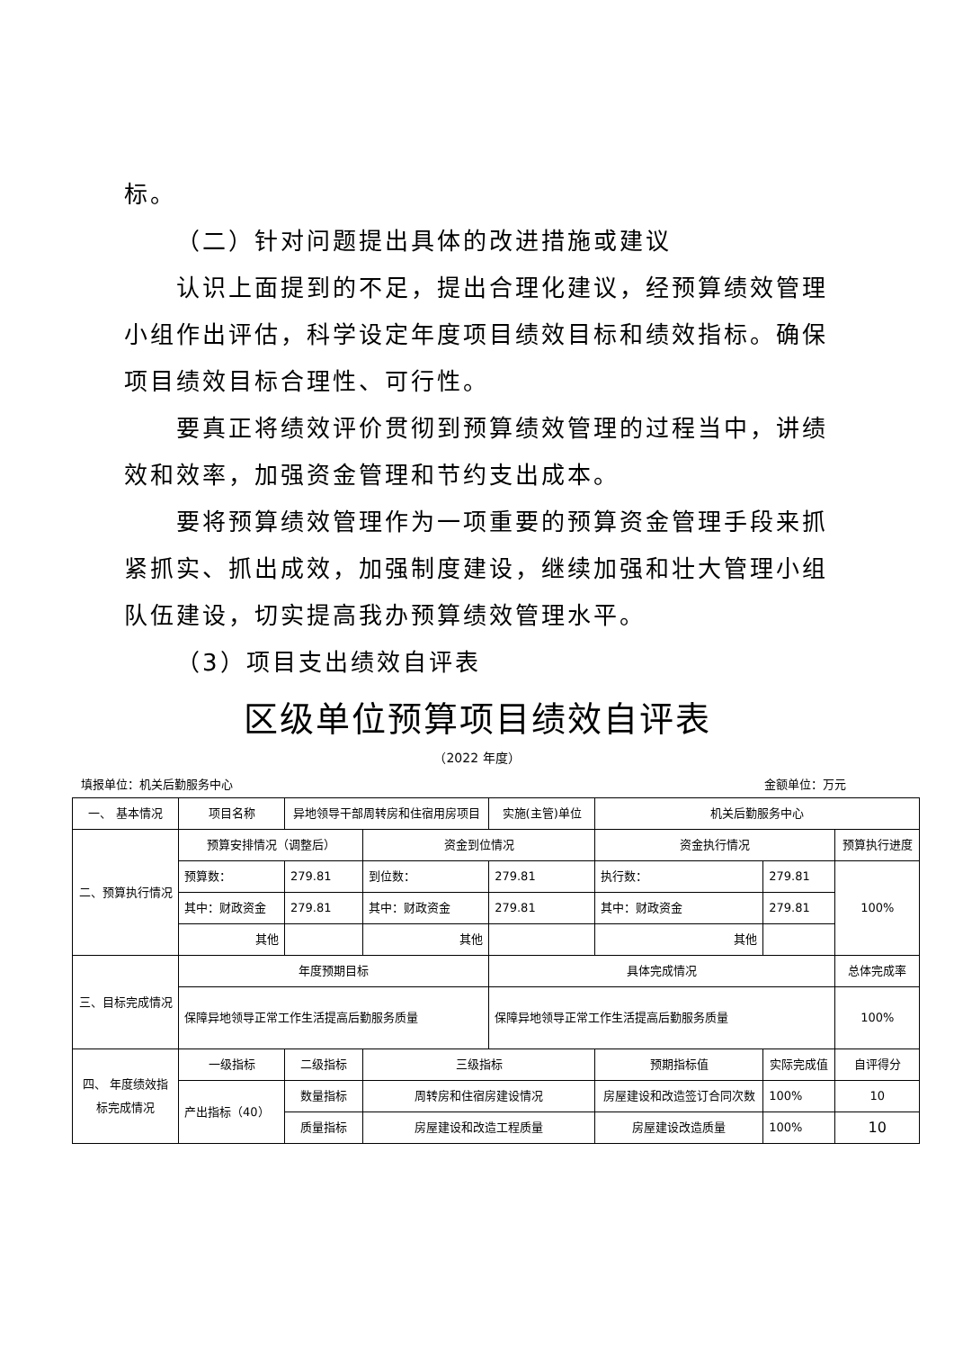标。
（二）针对问题提出具体的改进措施或建议
认识上面提到的不足，提出合理化建议，经预算绩效管理小组作出评估，科学设定年度项目绩效目标和绩效指标。确保项目绩效目标合理性、可行性。
要真正将绩效评价贯彻到预算绩效管理的过程当中，讲绩效和效率，加强资金管理和节约支出成本。
要将预算绩效管理作为一项重要的预算资金管理手段来抓紧抓实、抓出成效，加强制度建设，继续加强和壮大管理小组队伍建设，切实提高我办预算绩效管理水平。
（3）项目支出绩效自评表
区级单位预算项目绩效自评表
（2022 年度）
填报单位：机关后勤服务中心 金额单位：万元
| 一、 基本情况 | 项目名称 | 异地领导干部周转房和住宿用房项目 | | 实施(主管)单位 | 机关后勤服务中心 | | |
| 二、预算执行情况 | 预算安排情况（调整后） | | 资金到位情况 | | 资金执行情况 | | 预算执行进度 |
| | 预算数： | 279.81 | 到位数： | 279.81 | 执行数： | 279.81 | 100% |
| | 其中：财政资金 | 279.81 | 其中：财政资金 | 279.81 | 其中：财政资金 | 279.81 | |
| | 其他 | | 其他 | | 其他 | | |
| 三、目标完成情况 | 年度预期目标 | | | 具体完成情况 | | | 总体完成率 |
| | 保障异地领导正常工作生活提高后勤服务质量 | | | 保障异地领导正常工作生活提高后勤服务质量 | | | 100% |
| 四、 年度绩效指标完成情况 | 一级指标 | 二级指标 | 三级指标 | | 预期指标值 | 实际完成值 | 自评得分 |
| | 产出指标（40） | 数量指标 | 周转房和住宿房建设情况 | | 房屋建设和改造签订合同次数 | 100% | 10 |
| | | 质量指标 | 房屋建设和改造工程质量 | | 房屋建设改造质量 | 100% | 10 |